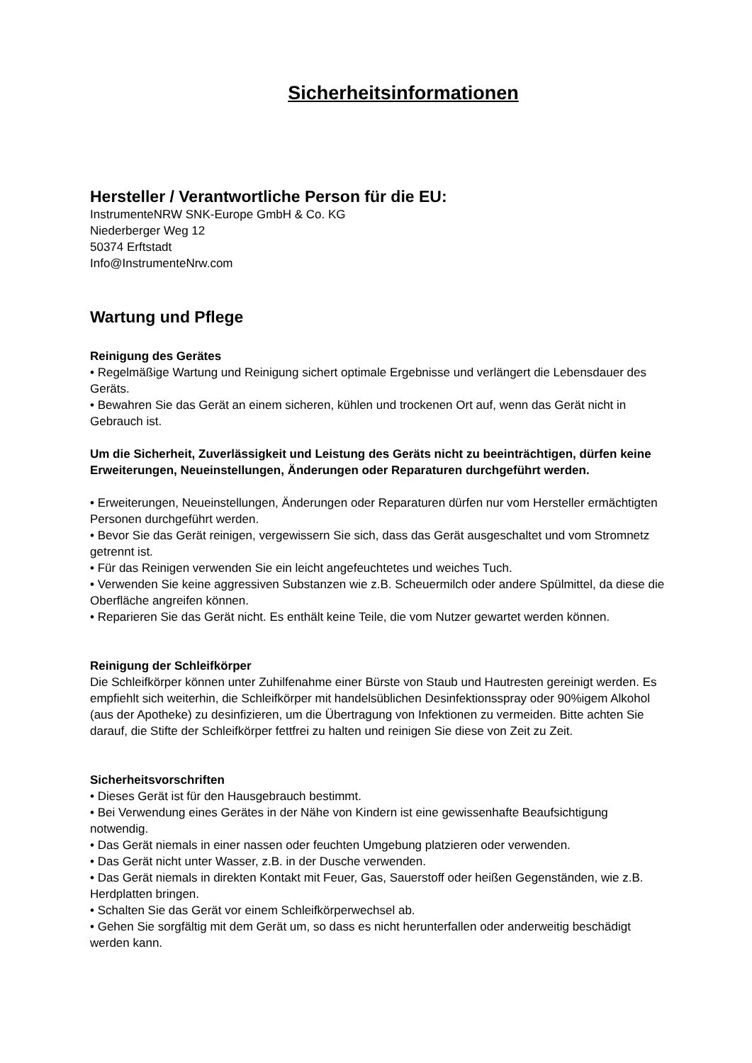Sicherheitsinformationen
Hersteller / Verantwortliche Person für die EU:
InstrumenteNRW SNK-Europe GmbH & Co. KG
Niederberger Weg 12
50374 Erftstadt
Info@InstrumenteNrw.com
Wartung und Pflege
Reinigung des Gerätes
• Regelmäßige Wartung und Reinigung sichert optimale Ergebnisse und verlängert die Lebensdauer des Geräts.
• Bewahren Sie das Gerät an einem sicheren, kühlen und trockenen Ort auf, wenn das Gerät nicht in Gebrauch ist.
Um die Sicherheit, Zuverlässigkeit und Leistung des Geräts nicht zu beeinträchtigen, dürfen keine Erweiterungen, Neueinstellungen, Änderungen oder Reparaturen durchgeführt werden.
• Erweiterungen, Neueinstellungen, Änderungen oder Reparaturen dürfen nur vom Hersteller ermächtigten Personen durchgeführt werden.
• Bevor Sie das Gerät reinigen, vergewissern Sie sich, dass das Gerät ausgeschaltet und vom Stromnetz getrennt ist.
• Für das Reinigen verwenden Sie ein leicht angefeuchtetes und weiches Tuch.
• Verwenden Sie keine aggressiven Substanzen wie z.B. Scheuermilch oder andere Spülmittel, da diese die Oberfläche angreifen können.
• Reparieren Sie das Gerät nicht. Es enthält keine Teile, die vom Nutzer gewartet werden können.
Reinigung der Schleifkörper
Die Schleifkörper können unter Zuhilfenahme einer Bürste von Staub und Hautresten gereinigt werden. Es empfiehlt sich weiterhin, die Schleifkörper mit handelsüblichen Desinfektionsspray oder 90%igem Alkohol (aus der Apotheke) zu desinfizieren, um die Übertragung von Infektionen zu vermeiden. Bitte achten Sie darauf, die Stifte der Schleifkörper fettfrei zu halten und reinigen Sie diese von Zeit zu Zeit.
Sicherheitsvorschriften
• Dieses Gerät ist für den Hausgebrauch bestimmt.
• Bei Verwendung eines Gerätes in der Nähe von Kindern ist eine gewissenhafte Beaufsichtigung notwendig.
• Das Gerät niemals in einer nassen oder feuchten Umgebung platzieren oder verwenden.
• Das Gerät nicht unter Wasser, z.B. in der Dusche verwenden.
• Das Gerät niemals in direkten Kontakt mit Feuer, Gas, Sauerstoff oder heißen Gegenständen, wie z.B. Herdplatten bringen.
• Schalten Sie das Gerät vor einem Schleifkörperwechsel ab.
• Gehen Sie sorgfältig mit dem Gerät um, so dass es nicht herunterfallen oder anderweitig beschädigt werden kann.